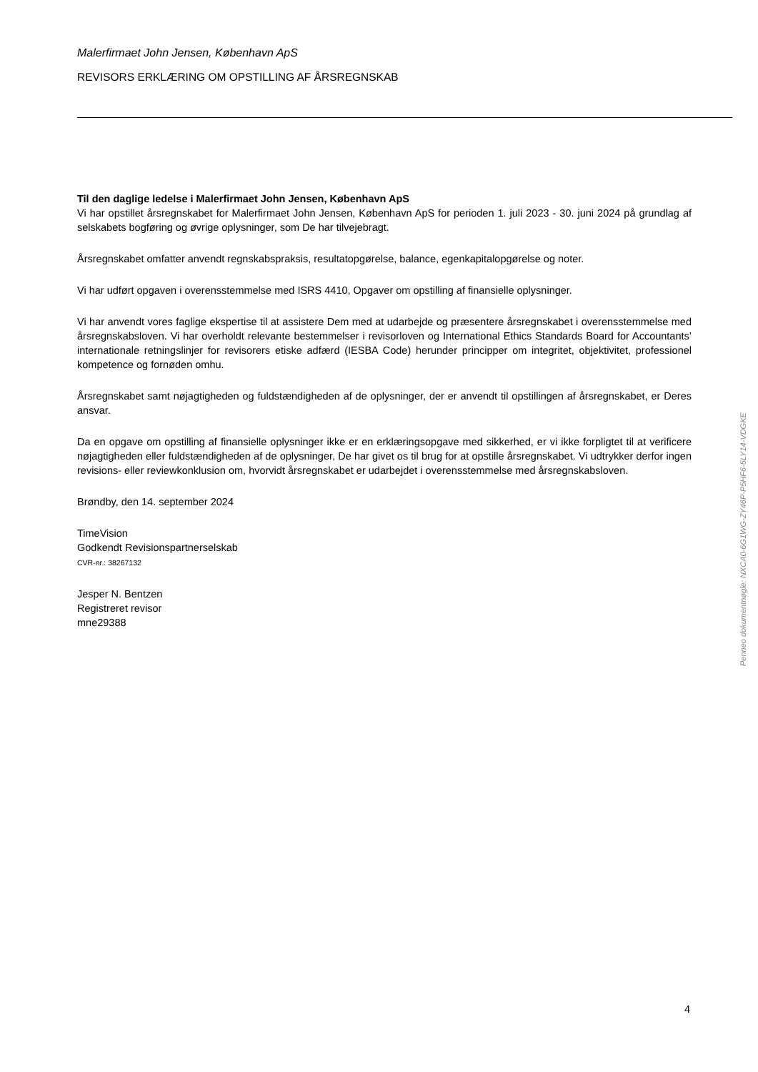Malerfirmaet John Jensen, København ApS
REVISORS ERKLÆRING OM OPSTILLING AF ÅRSREGNSKAB
Til den daglige ledelse i Malerfirmaet John Jensen, København ApS
Vi har opstillet årsregnskabet for Malerfirmaet John Jensen, København ApS for perioden 1. juli 2023 - 30. juni 2024 på grundlag af selskabets bogføring og øvrige oplysninger, som De har tilvejebragt.
Årsregnskabet omfatter anvendt regnskabspraksis, resultatopgørelse, balance, egenkapitalopgørelse og noter.
Vi har udført opgaven i overensstemmelse med ISRS 4410, Opgaver om opstilling af finansielle oplysninger.
Vi har anvendt vores faglige ekspertise til at assistere Dem med at udarbejde og præsentere årsregnskabet i overensstemmelse med årsregnskabsloven. Vi har overholdt relevante bestemmelser i revisorloven og International Ethics Standards Board for Accountants’ internationale retningslinjer for revisorers etiske adfærd (IESBA Code) herunder principper om integritet, objektivitet, professionel kompetence og fornøden omhu.
Årsregnskabet samt nøjagtigheden og fuldstændigheden af de oplysninger, der er anvendt til opstillingen af årsregnskabet, er Deres ansvar.
Da en opgave om opstilling af finansielle oplysninger ikke er en erklæringsopgave med sikkerhed, er vi ikke forpligtet til at verificere nøjagtigheden eller fuldstændigheden af de oplysninger, De har givet os til brug for at opstille årsregnskabet. Vi udtrykker derfor ingen revisions- eller reviewkonklusion om, hvorvidt årsregnskabet er udarbejdet i overensstemmelse med årsregnskabsloven.
Brøndby, den 14. september 2024
TimeVision
Godkendt Revisionspartnerselskab
CVR-nr.: 38267132
Jesper N. Bentzen
Registreret revisor
mne29388
Penneo dokumentnøgle: NXCA0-6G1WG-ZY46P-P5HF6-5LY14-VDGKE
4